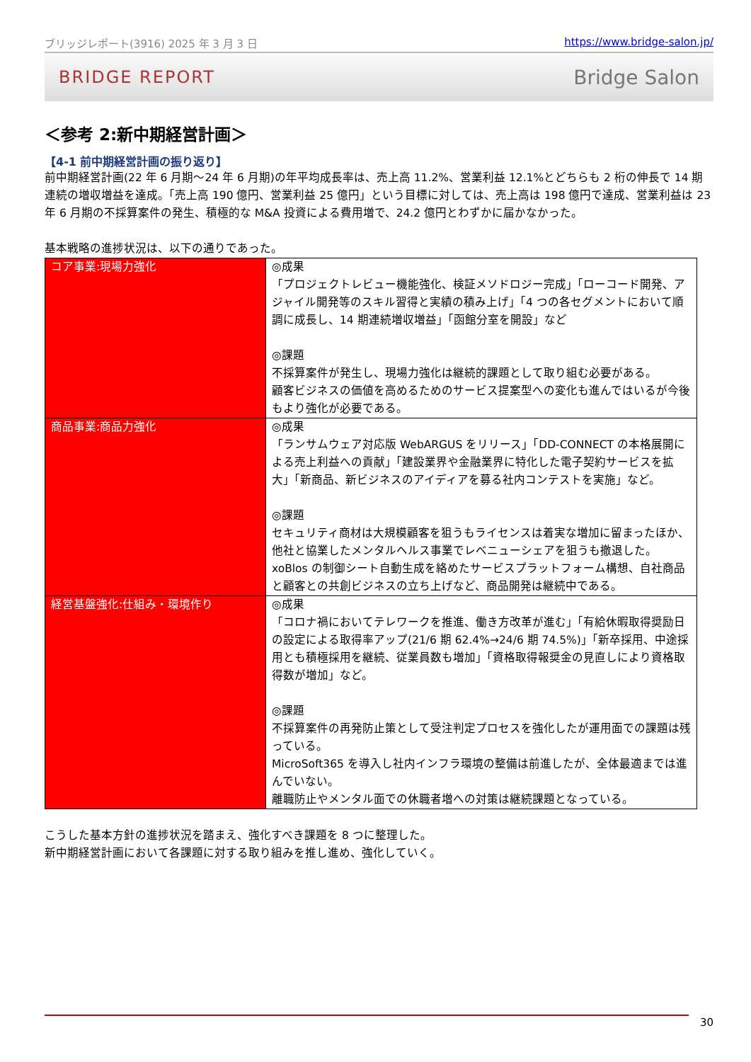ブリッジレポート(3916) 2025 年 3 月 3 日 https://www.bridge-salon.jp/
BRIDGE REPORT Bridge Salon
＜参考 2:新中期経営計画＞
【4-1 前中期経営計画の振り返り】
前中期経営計画(22 年 6 月期～24 年 6 月期)の年平均成長率は、売上高 11.2%、営業利益 12.1%とどちらも 2 桁の伸長で 14 期連続の増収増益を達成。「売上高 190 億円、営業利益 25 億円」という目標に対しては、売上高は 198 億円で達成、営業利益は 23 年 6 月期の不採算案件の発生、積極的な M&A 投資による費用増で、24.2 億円とわずかに届かなかった。
基本戦略の進捗状況は、以下の通りであった。
| コア事業:現場力強化 | ◎成果 「プロジェクトレビュー機能強化、検証メソドロジー完成」「ローコード開発、アジャイル開発等のスキル習得と実績の積み上げ」「4 つの各セグメントにおいて順調に成長し、14 期連続増収増益」「函館分室を開設」など ◎課題 不採算案件が発生し、現場力強化は継続的課題として取り組む必要がある。 顧客ビジネスの価値を高めるためのサービス提案型への変化も進んではいるが今後もより強化が必要である。 |
| 商品事業:商品力強化 | ◎成果 「ランサムウェア対応版 WebARGUS をリリース」「DD-CONNECT の本格展開による売上利益への貢献」「建設業界や金融業界に特化した電子契約サービスを拡大」「新商品、新ビジネスのアイディアを募る社内コンテストを実施」など。 ◎課題 セキュリティ商材は大規模顧客を狙うもライセンスは着実な増加に留まったほか、他社と協業したメンタルヘルス事業でレベニューシェアを狙うも撤退した。 xoBlos の制御シート自動生成を絡めたサービスプラットフォーム構想、自社商品と顧客との共創ビジネスの立ち上げなど、商品開発は継続中である。 |
| 経営基盤強化:仕組み・環境作り | ◎成果 「コロナ禍においてテレワークを推進、働き方改革が進む」「有給休暇取得奨励日の設定による取得率アップ(21/6 期 62.4%→24/6 期 74.5%)」「新卒採用、中途採用とも積極採用を継続、従業員数も増加」「資格取得報奨金の見直しにより資格取得数が増加」など。 ◎課題 不採算案件の再発防止策として受注判定プロセスを強化したが運用面での課題は残っている。 MicroSoft365 を導入し社内インフラ環境の整備は前進したが、全体最適までは進んでいない。 離職防止やメンタル面での休職者増への対策は継続課題となっている。 |
こうした基本方針の進捗状況を踏まえ、強化すべき課題を 8 つに整理した。
新中期経営計画において各課題に対する取り組みを推し進め、強化していく。
30